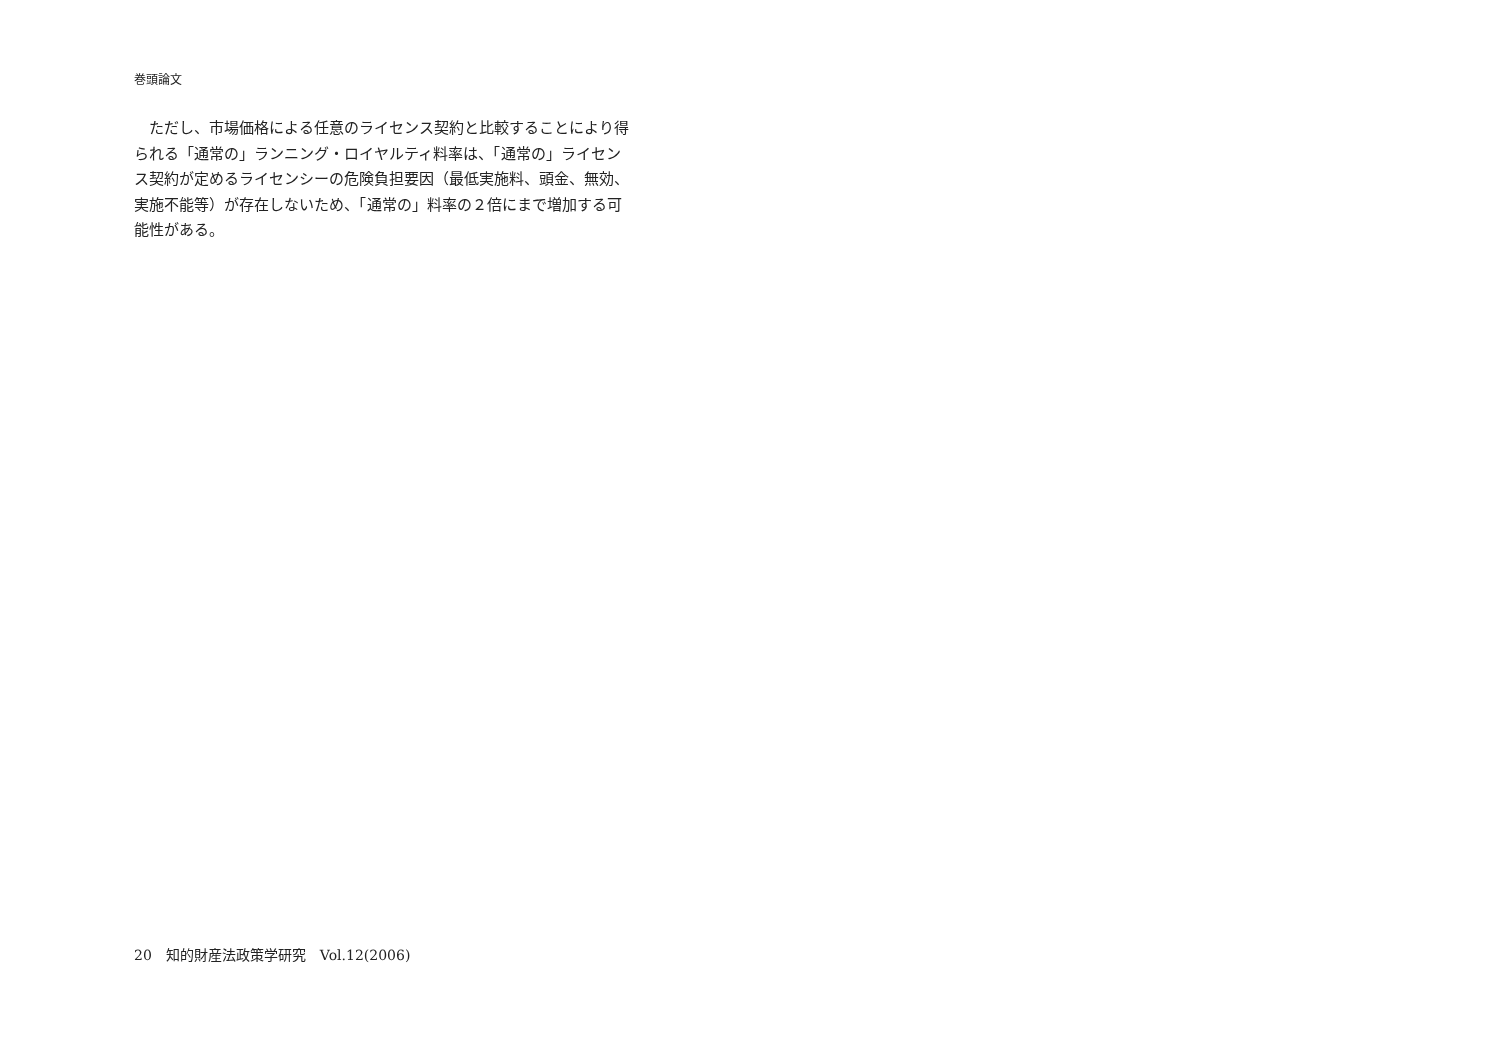巻頭論文
ただし、市場価格による任意のライセンス契約と比較することにより得られる「通常の」ランニング・ロイヤルティ料率は、「通常の」ライセンス契約が定めるライセンシーの危険負担要因（最低実施料、頭金、無効、実施不能等）が存在しないため、「通常の」料率の２倍にまで増加する可能性がある。
20　知的財産法政策学研究　Vol.12(2006)